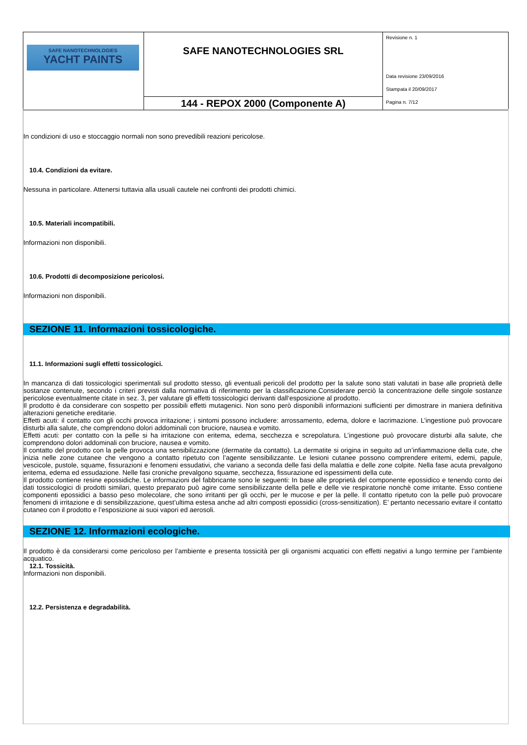| SAFE NANOTECHNOLOGIES YACHT PAINTS | SAFE NANOTECHNOLOGIES SRL | Revisione n. 1 Data revisione 23/09/2016 Stampata il 20/09/2017 Pagina n. 7/12 |
| | 144 - REPOX 2000 (Componente A) | |
In condizioni di uso e stoccaggio normali non sono prevedibili reazioni pericolose.
10.4. Condizioni da evitare.
Nessuna in particolare. Attenersi tuttavia alla usuali cautele nei confronti dei prodotti chimici.
10.5. Materiali incompatibili.
Informazioni non disponibili.
10.6. Prodotti di decomposizione pericolosi.
Informazioni non disponibili.
SEZIONE 11. Informazioni tossicologiche.
11.1. Informazioni sugli effetti tossicologici.
In mancanza di dati tossicologici sperimentali sul prodotto stesso, gli eventuali pericoli del prodotto per la salute sono stati valutati in base alle proprietà delle sostanze contenute, secondo i criteri previsti dalla normativa di riferimento per la classificazione.Considerare perciò la concentrazione delle singole sostanze pericolose eventualmente citate in sez. 3, per valutare gli effetti tossicologici derivanti dall‘esposizione al prodotto.
Il prodotto è da considerare con sospetto per possibili effetti mutagenici. Non sono però disponibili informazioni sufficienti per dimostrare in maniera definitiva alterazioni genetiche ereditarie.
Effetti acuti: il contatto con gli occhi provoca irritazione; i sintomi possono includere: arrossamento, edema, dolore e lacrimazione. L’ingestione può provocare disturbi alla salute, che comprendono dolori addominali con bruciore, nausea e vomito.
Effetti acuti: per contatto con la pelle si ha irritazione con eritema, edema, secchezza e screpolatura. L’ingestione può provocare disturbi alla salute, che comprendono dolori addominali con bruciore, nausea e vomito.
Il contatto del prodotto con la pelle provoca una sensibilizzazione (dermatite da contatto). La dermatite si origina in seguito ad un’infiammazione della cute, che inizia nelle zone cutanee che vengono a contatto ripetuto con l’agente sensibilizzante. Le lesioni cutanee possono comprendere eritemi, edemi, papule, vescicole, pustole, squame, fissurazioni e fenomeni essudativi, che variano a seconda delle fasi della malattia e delle zone colpite. Nella fase acuta prevalgono eritema, edema ed essudazione. Nelle fasi croniche prevalgono squame, secchezza, fissurazione ed ispessimenti della cute.
Il prodotto contiene resine epossidiche. Le informazioni del fabbricante sono le seguenti: In base alle proprietà del componente epossidico e tenendo conto dei dati tossicologici di prodotti similari, questo preparato può agire come sensibilizzante della pelle e delle vie respiratorie nonchè come irritante. Esso contiene componenti epossidici a basso peso molecolare, che sono irritanti per gli occhi, per le mucose e per la pelle. Il contatto ripetuto con la pelle può provocare fenomeni di irritazione e di sensibilizzazione, quest’ultima estesa anche ad altri composti epossidici (cross-sensitization). E’ pertanto necessario evitare il contatto cutaneo con il prodotto e l’esposizione ai suoi vapori ed aerosoli.
SEZIONE 12. Informazioni ecologiche.
Il prodotto è da considerarsi come pericoloso per l’ambiente e presenta tossicità per gli organismi acquatici con effetti negativi a lungo termine per l’ambiente acquatico.
12.1. Tossicità.
Informazioni non disponibili.
12.2. Persistenza e degradabilità.